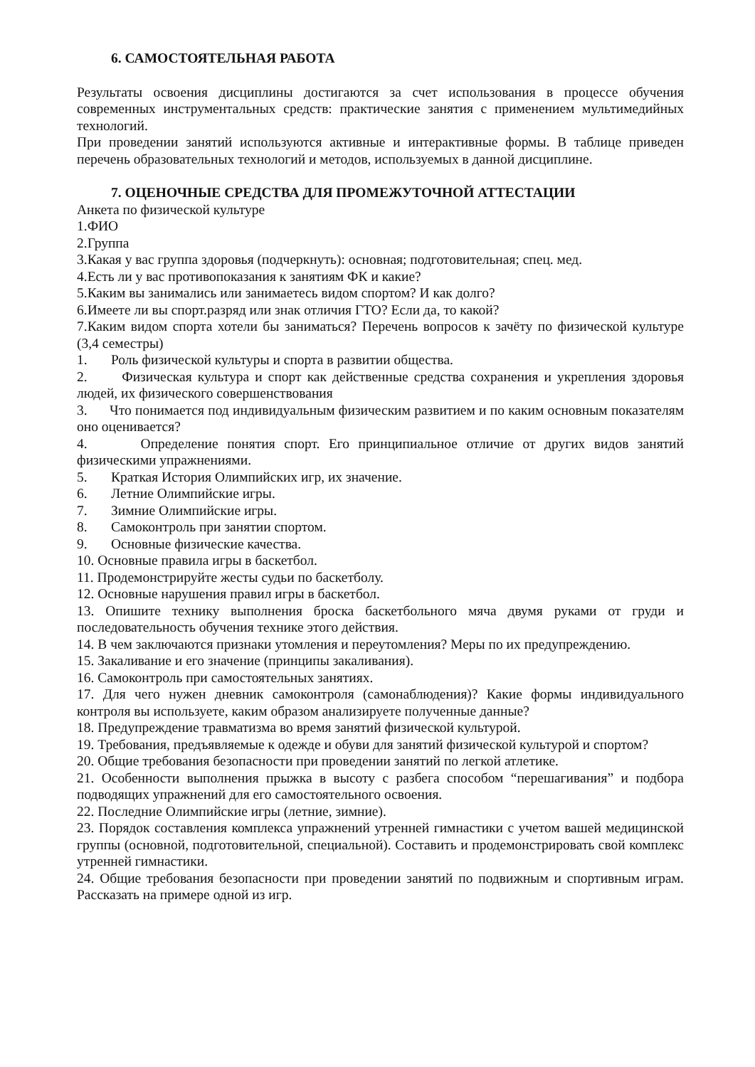6. САМОСТОЯТЕЛЬНАЯ РАБОТА
Результаты освоения дисциплины достигаются за счет использования в процессе обучения современных инструментальных средств: практические занятия с применением мультимедийных технологий.
При проведении занятий используются активные и интерактивные формы. В таблице приведен перечень образовательных технологий и методов, используемых в данной дисциплине.
7. ОЦЕНОЧНЫЕ СРЕДСТВА ДЛЯ ПРОМЕЖУТОЧНОЙ АТТЕСТАЦИИ
Анкета по физической культуре
1.ФИО
2.Группа
3.Какая у вас группа здоровья (подчеркнуть): основная; подготовительная; спец. мед.
4.Есть ли у вас противопоказания к занятиям ФК и какие?
5.Каким вы занимались или занимаетесь видом спортом? И как долго?
6.Имеете ли вы спорт.разряд или знак отличия ГТО? Если да, то какой?
7.Каким видом спорта хотели бы заниматься? Перечень вопросов к зачёту по физической культуре (3,4 семестры)
1. Роль физической культуры и спорта в развитии общества.
2. Физическая культура и спорт как действенные средства сохранения и укрепления здоровья людей, их физического совершенствования
3. Что понимается под индивидуальным физическим развитием и по каким основным показателям оно оценивается?
4. Определение понятия спорт. Его принципиальное отличие от других видов занятий физическими упражнениями.
5. Краткая История Олимпийских игр, их значение.
6. Летние Олимпийские игры.
7. Зимние Олимпийские игры.
8. Самоконтроль при занятии спортом.
9. Основные физические качества.
10. Основные правила игры в баскетбол.
11. Продемонстрируйте жесты судьи по баскетболу.
12. Основные нарушения правил игры в баскетбол.
13. Опишите технику выполнения броска баскетбольного мяча двумя руками от груди и последовательность обучения технике этого действия.
14. В чем заключаются признаки утомления и переутомления? Меры по их предупреждению.
15. Закаливание и его значение (принципы закаливания).
16. Самоконтроль при самостоятельных занятиях.
17. Для чего нужен дневник самоконтроля (самонаблюдения)? Какие формы индивидуального контроля вы используете, каким образом анализируете полученные данные?
18. Предупреждение травматизма во время занятий физической культурой.
19. Требования, предъявляемые к одежде и обуви для занятий физической культурой и спортом?
20. Общие требования безопасности при проведении занятий по легкой атлетике.
21. Особенности выполнения прыжка в высоту с разбега способом “перешагивания” и подбора подводящих упражнений для его самостоятельного освоения.
22. Последние Олимпийские игры (летние, зимние).
23. Порядок составления комплекса упражнений утренней гимнастики с учетом вашей медицинской группы (основной, подготовительной, специальной). Составить и продемонстрировать свой комплекс утренней гимнастики.
24. Общие требования безопасности при проведении занятий по подвижным и спортивным играм. Рассказать на примере одной из игр.